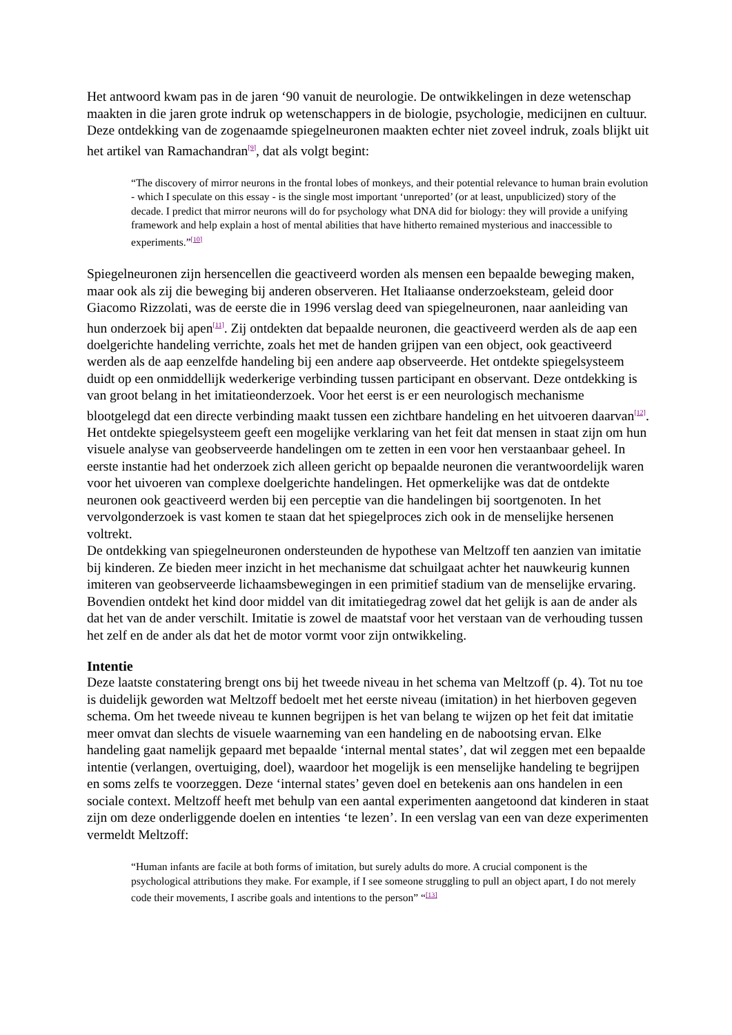Het antwoord kwam pas in de jaren ‘90 vanuit de neurologie. De ontwikkelingen in deze wetenschap maakten in die jaren grote indruk op wetenschappers in de biologie, psychologie, medicijnen en cultuur. Deze ontdekking van de zogenaamde spiegelneuronen maakten echter niet zoveel indruk, zoals blijkt uit het artikel van Ramachandran<sup>[9]</sup>, dat als volgt begint:
“The discovery of mirror neurons in the frontal lobes of monkeys, and their potential relevance to human brain evolution - which I speculate on this essay - is the single most important ‘unreported’ (or at least, unpublicized) story of the decade. I predict that mirror neurons will do for psychology what DNA did for biology: they will provide a unifying framework and help explain a host of mental abilities that have hitherto remained mysterious and inaccessible to experiments.”<sup>[10]</sup>
Spiegelneuronen zijn hersencellen die geactiveerd worden als mensen een bepaalde beweging maken, maar ook als zij die beweging bij anderen observeren. Het Italiaanse onderzoeksteam, geleid door Giacomo Rizzolati, was de eerste die in 1996 verslag deed van spiegelneuronen, naar aanleiding van hun onderzoek bij apen<sup>[11]</sup>. Zij ontdekten dat bepaalde neuronen, die geactiveerd werden als de aap een doelgerichte handeling verrichte, zoals het met de handen grijpen van een object, ook geactiveerd werden als de aap eenzelfde handeling bij een andere aap observeerde. Het ontdekte spiegelsysteem duidt op een onmiddellijk wederkerige verbinding tussen participant en observant. Deze ontdekking is van groot belang in het imitatieonderzoek. Voor het eerst is er een neurologisch mechanisme blootgelegd dat een directe verbinding maakt tussen een zichtbare handeling en het uitvoeren daarvan<sup>[12]</sup>. Het ontdekte spiegelsysteem geeft een mogelijke verklaring van het feit dat mensen in staat zijn om hun visuele analyse van geobserveerde handelingen om te zetten in een voor hen verstaanbaar geheel. In eerste instantie had het onderzoek zich alleen gericht op bepaalde neuronen die verantwoordelijk waren voor het uivoeren van complexe doelgerichte handelingen. Het opmerkelijke was dat de ontdekte neuronen ook geactiveerd werden bij een perceptie van die handelingen bij soortgenoten. In het vervolgonderzoek is vast komen te staan dat het spiegelproces zich ook in de menselijke hersenen voltrekt.
De ontdekking van spiegelneuronen ondersteunden de hypothese van Meltzoff ten aanzien van imitatie bij kinderen. Ze bieden meer inzicht in het mechanisme dat schuilgaat achter het nauwkeurig kunnen imiteren van geobserveerde lichaamsbewegingen in een primitief stadium van de menselijke ervaring. Bovendien ontdekt het kind door middel van dit imitatiegedrag zowel dat het gelijk is aan de ander als dat het van de ander verschilt. Imitatie is zowel de maatstaf voor het verstaan van de verhouding tussen het zelf en de ander als dat het de motor vormt voor zijn ontwikkeling.
Intentie
Deze laatste constatering brengt ons bij het tweede niveau in het schema van Meltzoff (p. 4). Tot nu toe is duidelijk geworden wat Meltzoff bedoelt met het eerste niveau (imitation) in het hierboven gegeven schema. Om het tweede niveau te kunnen begrijpen is het van belang te wijzen op het feit dat imitatie meer omvat dan slechts de visuele waarneming van een handeling en de nabootsing ervan. Elke handeling gaat namelijk gepaard met bepaalde ‘internal mental states’, dat wil zeggen met een bepaalde intentie (verlangen, overtuiging, doel), waardoor het mogelijk is een menselijke handeling te begrijpen en soms zelfs te voorzeggen. Deze ‘internal states’ geven doel en betekenis aan ons handelen in een sociale context. Meltzoff heeft met behulp van een aantal experimenten aangetoond dat kinderen in staat zijn om deze onderliggende doelen en intenties ‘te lezen’. In een verslag van een van deze experimenten vermeldt Meltzoff:
“Human infants are facile at both forms of imitation, but surely adults do more. A crucial component is the psychological attributions they make. For example, if I see someone struggling to pull an object apart, I do not merely code their movements, I ascribe goals and intentions to the person” “<sup>[13]</sup>